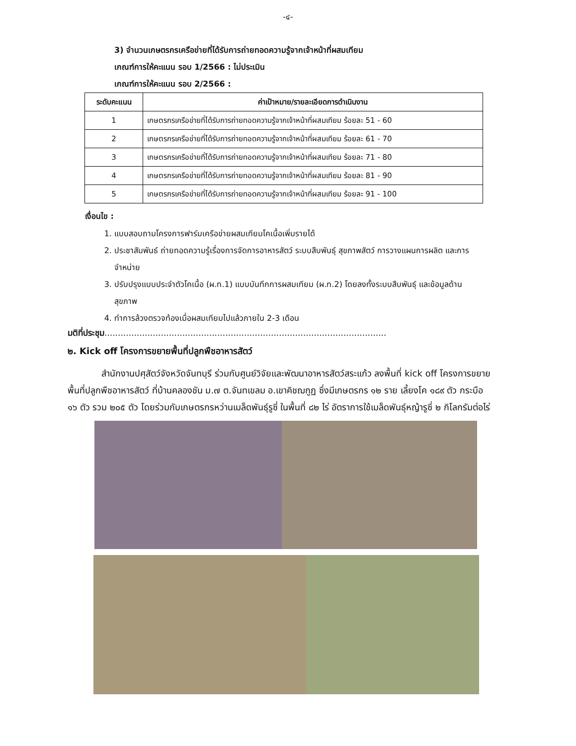-๔-
3) จำนวนเกษตรกรเครือข่ายที่ได้รับการถ่ายทอดความรู้จากเจ้าหน้าที่ผสมเทียม
เกณฑ์การให้คะแนน รอบ 1/2566 : ไม่ประเมิน
เกณฑ์การให้คะแนน รอบ 2/2566 :
| ระดับคะแนน | ค่าเป้าหมาย/รายละเอียดการดำเนินงาน |
| --- | --- |
| 1 | เกษตรกรเครือข่ายที่ได้รับการถ่ายทอดความรู้จากเจ้าหน้าที่ผสมเทียม ร้อยละ 51 - 60 |
| 2 | เกษตรกรเครือข่ายที่ได้รับการถ่ายทอดความรู้จากเจ้าหน้าที่ผสมเทียม ร้อยละ 61 - 70 |
| 3 | เกษตรกรเครือข่ายที่ได้รับการถ่ายทอดความรู้จากเจ้าหน้าที่ผสมเทียม ร้อยละ 71 - 80 |
| 4 | เกษตรกรเครือข่ายที่ได้รับการถ่ายทอดความรู้จากเจ้าหน้าที่ผสมเทียม ร้อยละ 81 - 90 |
| 5 | เกษตรกรเครือข่ายที่ได้รับการถ่ายทอดความรู้จากเจ้าหน้าที่ผสมเทียม ร้อยละ 91 - 100 |
เงื่อนไข :
1. แบบสอบถามโครงการฟาร์มเครือข่ายผสมเทียมโคเนื้อเพิ่มรายได้
2. ประชาสัมพันธ์ ถ่ายทอดความรู้เรื่องการจัดการอาหารสัตว์ ระบบสืบพันธุ์ สุขภาพสัตว์ การวางแผนการผลิต และการจำหน่าย
3. ปรับปรุงแบบประจำตัวโคเนื้อ (ผ.ท.1) แบบบันทึกการผสมเทียม (ผ.ท.2) โดยลงทั้งระบบสืบพันธุ์ และข้อมูลด้านสุขภาพ
4. ทำการล้วงตรวจท้องเมื่อผสมเทียมไปแล้วภายใน 2-3 เดือน
มติที่ประชุม.........................................................................................................
๒. Kick off โครงการขยายพื้นที่ปลูกพืชอาหารสัตว์
สำนักงานปศุสัตว์จังหวัดจันทบุรี ร่วมกับศูนย์วิจัยและพัฒนาอาหารสัตว์สระแก้ว ลงพื้นที่ kick off โครงการขยายพื้นที่ปลูกพืชอาหารสัตว์ ที่บ้านคลองชัน ม.๗ ต.จันทเขลม อ.เขาคิชฌกูฏ ซึ่งมีเกษตรกร ๑๒ ราย เลี้ยงโค ๑๘๙ ตัว กระบือ ๑๖ ตัว รวม ๒๐๕ ตัว โดยร่วมกับเกษตรกรหว่านเมล็ดพันธุ์รูซี่ ในพื้นที่ ๘๒ ไร่ อัตราการใช้เมล็ดพันธุ์หญ้ารูซี่ ๒ กิโลกรัมต่อไร่